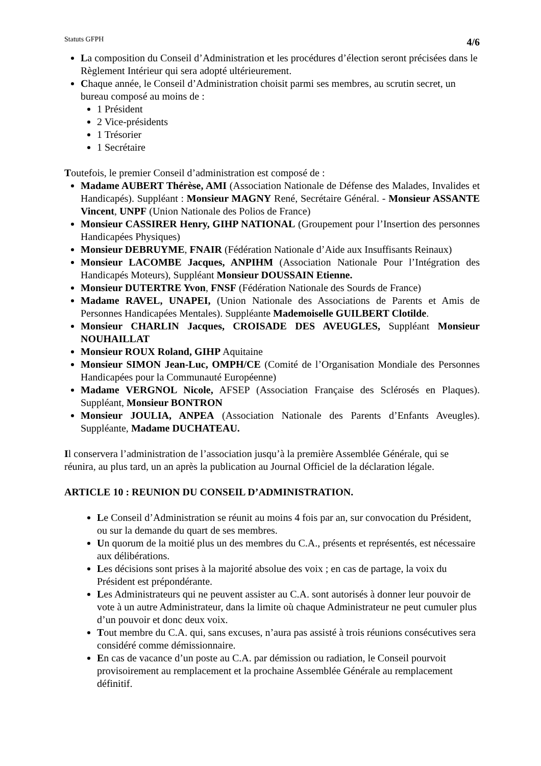Statuts GFPH 4/6
La composition du Conseil d’Administration et les procédures d’élection seront précisées dans le Règlement Intérieur qui sera adopté ultérieurement.
Chaque année, le Conseil d’Administration choisit parmi ses membres, au scrutin secret, un bureau composé au moins de :
1 Président
2 Vice-présidents
1 Trésorier
1 Secrétaire
Toutefois, le premier Conseil d’administration est composé de :
Madame AUBERT Thérèse, AMI (Association Nationale de Défense des Malades, Invalides et Handicapés). Suppléant : Monsieur MAGNY René, Secrétaire Général. - Monsieur ASSANTE Vincent, UNPF (Union Nationale des Polios de France)
Monsieur CASSIRER Henry, GIHP NATIONAL (Groupement pour l’Insertion des personnes Handicapées Physiques)
Monsieur DEBRUYME, FNAIR (Fédération Nationale d’Aide aux Insuffisants Reinaux)
Monsieur LACOMBE Jacques, ANPIHM (Association Nationale Pour l’Intégration des Handicapés Moteurs), Suppléant Monsieur DOUSSAIN Etienne.
Monsieur DUTERTRE Yvon, FNSF (Fédération Nationale des Sourds de France)
Madame RAVEL, UNAPEI, (Union Nationale des Associations de Parents et Amis de Personnes Handicapées Mentales). Suppléante Mademoiselle GUILBERT Clotilde.
Monsieur CHARLIN Jacques, CROISADE DES AVEUGLES, Suppléant Monsieur NOUHAILLAT
Monsieur ROUX Roland, GIHP Aquitaine
Monsieur SIMON Jean-Luc, OMPH/CE (Comité de l’Organisation Mondiale des Personnes Handicapées pour la Communauté Européenne)
Madame VERGNOL Nicole, AFSEP (Association Française des Sclérosés en Plaques). Suppléant, Monsieur BONTRON
Monsieur JOULIA, ANPEA (Association Nationale des Parents d’Enfants Aveugles). Suppléante, Madame DUCHATEAU.
Il conservera l’administration de l’association jusqu’à la première Assemblée Générale, qui se réunira, au plus tard, un an après la publication au Journal Officiel de la déclaration légale.
ARTICLE 10 : REUNION DU CONSEIL D’ADMINISTRATION.
Le Conseil d’Administration se réunit au moins 4 fois par an, sur convocation du Président, ou sur la demande du quart de ses membres.
Un quorum de la moitié plus un des membres du C.A., présents et représentés, est nécessaire aux délibérations.
Les décisions sont prises à la majorité absolue des voix ; en cas de partage, la voix du Président est prépondérante.
Les Administrateurs qui ne peuvent assister au C.A. sont autorisés à donner leur pouvoir de vote à un autre Administrateur, dans la limite où chaque Administrateur ne peut cumuler plus d’un pouvoir et donc deux voix.
Tout membre du C.A. qui, sans excuses, n’aura pas assisté à trois réunions consécutives sera considéré comme démissionnaire.
En cas de vacance d’un poste au C.A. par démission ou radiation, le Conseil pourvoit provisoirement au remplacement et la prochaine Assemblée Générale au remplacement définitif.